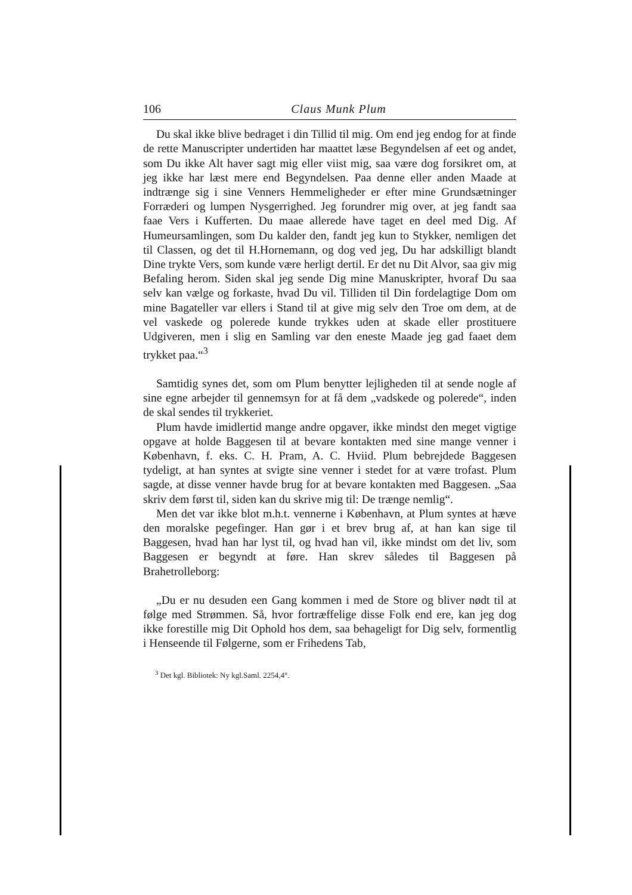106 Claus Munk Plum
Du skal ikke blive bedraget i din Tillid til mig. Om end jeg endog for at finde de rette Manuscripter undertiden har maattet læse Begyndelsen af eet og andet, som Du ikke Alt haver sagt mig eller viist mig, saa være dog forsikret om, at jeg ikke har læst mere end Begyndelsen. Paa denne eller anden Maade at indtrænge sig i sine Venners Hemmeligheder er efter mine Grundsætninger Forræderi og lumpen Nysgerrighed. Jeg forundrer mig over, at jeg fandt saa faae Vers i Kufferten. Du maae allerede have taget en deel med Dig. Af Humeursamlingen, som Du kalder den, fandt jeg kun to Stykker, nemligen det til Classen, og det til H.Hornemann, og dog ved jeg, Du har adskilligt blandt Dine trykte Vers, som kunde være herligt dertil. Er det nu Dit Alvor, saa giv mig Befaling herom. Siden skal jeg sende Dig mine Manuskripter, hvoraf Du saa selv kan vælge og forkaste, hvad Du vil. Tilliden til Din fordelagtige Dom om mine Bagateller var ellers i Stand til at give mig selv den Troe om dem, at de vel vaskede og polerede kunde trykkes uden at skade eller prostituere Udgiveren, men i slig en Samling var den eneste Maade jeg gad faaet dem trykket paa.“<sup>3</sup>
Samtidig synes det, som om Plum benytter lejligheden til at sende nogle af sine egne arbejder til gennemsyn for at få dem „vadskede og polerede“, inden de skal sendes til trykkeriet.
Plum havde imidlertid mange andre opgaver, ikke mindst den meget vigtige opgave at holde Baggesen til at bevare kontakten med sine mange venner i København, f. eks. C. H. Pram, A. C. Hviid. Plum bebrejdede Baggesen tydeligt, at han syntes at svigte sine venner i stedet for at være trofast. Plum sagde, at disse venner havde brug for at bevare kontakten med Baggesen. „Saa skriv dem først til, siden kan du skrive mig til: De trænge nemlig“.
Men det var ikke blot m.h.t. vennerne i København, at Plum syntes at hæve den moralske pegefinger. Han gør i et brev brug af, at han kan sige til Baggesen, hvad han har lyst til, og hvad han vil, ikke mindst om det liv, som Baggesen er begyndt at føre. Han skrev således til Baggesen på Brahetrolleborg:
„Du er nu desuden een Gang kommen i med de Store og bliver nødt til at følge med Strømmen. Så, hvor fortræffelige disse Folk end ere, kan jeg dog ikke forestille mig Dit Ophold hos dem, saa behageligt for Dig selv, formentlig i Henseende til Følgerne, som er Frihedens Tab,
<sup>3</sup> Det kgl. Bibliotek: Ny kgl.Saml. 2254,4°.